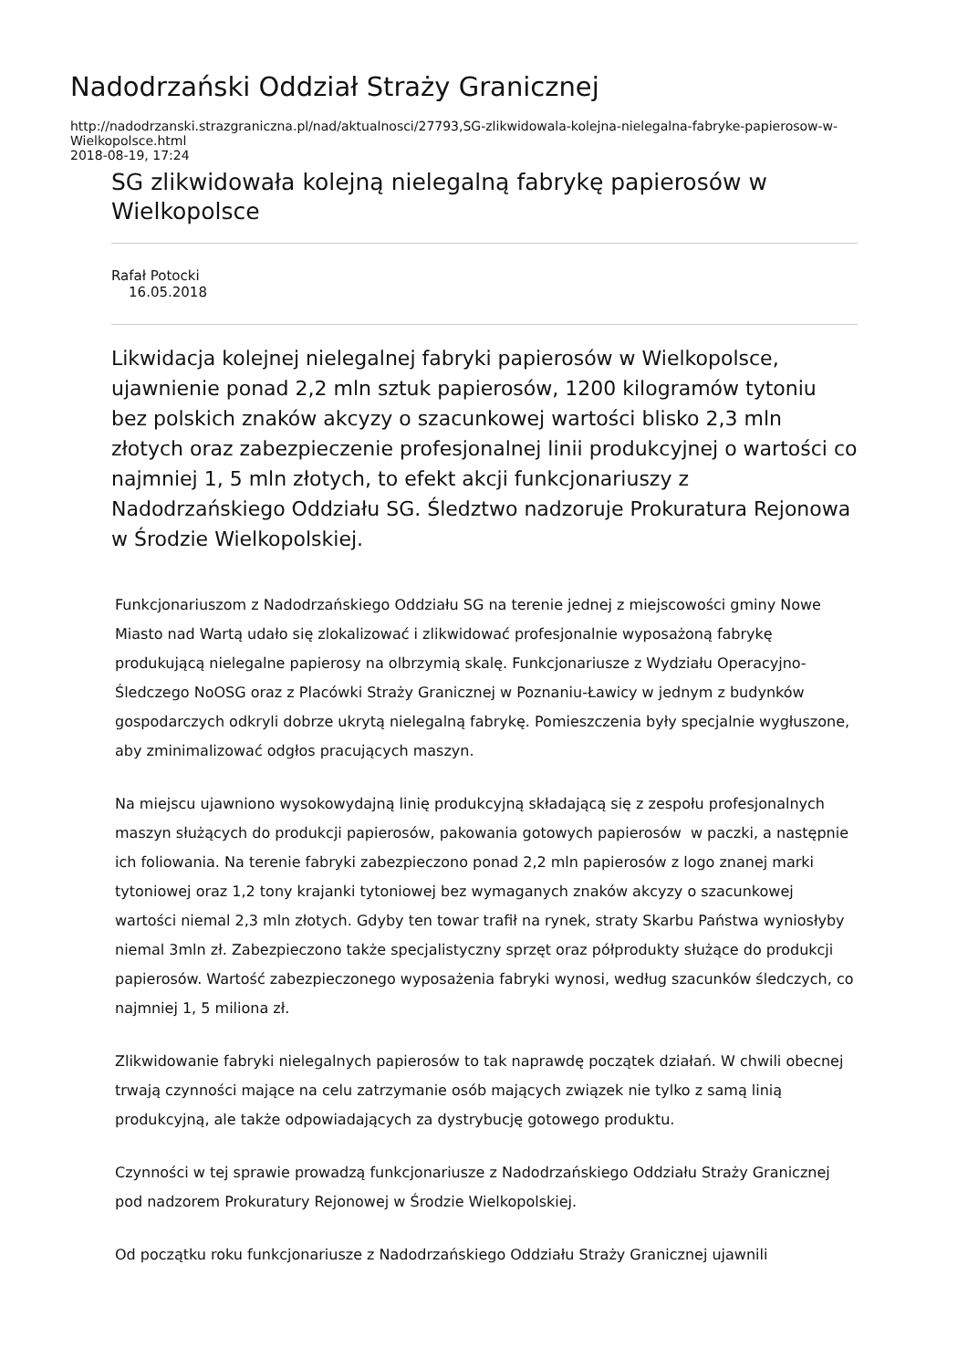Nadodrzański Oddział Straży Granicznej
http://nadodrzanski.strazgraniczna.pl/nad/aktualnosci/27793,SG-zlikwidowala-kolejna-nielegalna-fabryke-papierosow-w-Wielkopolsce.html
2018-08-19, 17:24
SG zlikwidowała kolejną nielegalną fabrykę papierosów w Wielkopolsce
Rafał Potocki
16.05.2018
Likwidacja kolejnej nielegalnej fabryki papierosów w Wielkopolsce, ujawnienie ponad 2,2 mln sztuk papierosów, 1200 kilogramów tytoniu bez polskich znaków akcyzy o szacunkowej wartości blisko 2,3 mln złotych oraz zabezpieczenie profesjonalnej linii produkcyjnej o wartości co najmniej 1, 5 mln złotych, to efekt akcji funkcjonariuszy z Nadodrzańskiego Oddziału SG. Śledztwo nadzoruje Prokuratura Rejonowa w Środzie Wielkopolskiej.
Funkcjonariuszom z Nadodrzańskiego Oddziału SG na terenie jednej z miejscowości gminy Nowe Miasto nad Wartą udało się zlokalizować i zlikwidować profesjonalnie wyposażoną fabrykę produkującą nielegalne papierosy na olbrzymią skalę. Funkcjonariusze z Wydziału Operacyjno-Śledczego NoOSG oraz z Placówki Straży Granicznej w Poznaniu-Ławicy w jednym z budynków gospodarczych odkryli dobrze ukrytą nielegalną fabrykę. Pomieszczenia były specjalnie wygłuszone, aby zminimalizować odgłos pracujących maszyn.
Na miejscu ujawniono wysokowydajną linię produkcyjną składającą się z zespołu profesjonalnych maszyn służących do produkcji papierosów, pakowania gotowych papierosów w paczki, a następnie ich foliowania. Na terenie fabryki zabezpieczono ponad 2,2 mln papierosów z logo znanej marki tytoniowej oraz 1,2 tony krajanki tytoniowej bez wymaganych znaków akcyzy o szacunkowej wartości niemal 2,3 mln złotych. Gdyby ten towar trafił na rynek, straty Skarbu Państwa wyniosłyby niemal 3mln zł. Zabezpieczono także specjalistyczny sprzęt oraz półprodukty służące do produkcji papierosów. Wartość zabezpieczonego wyposażenia fabryki wynosi, według szacunków śledczych, co najmniej 1, 5 miliona zł.
Zlikwidowanie fabryki nielegalnych papierosów to tak naprawdę początek działań. W chwili obecnej trwają czynności mające na celu zatrzymanie osób mających związek nie tylko z samą linią produkcyjną, ale także odpowiadających za dystrybucję gotowego produktu.
Czynności w tej sprawie prowadzą funkcjonariusze z Nadodrzańskiego Oddziału Straży Granicznej pod nadzorem Prokuratury Rejonowej w Środzie Wielkopolskiej.
Od początku roku funkcjonariusze z Nadodrzańskiego Oddziału Straży Granicznej ujawnili